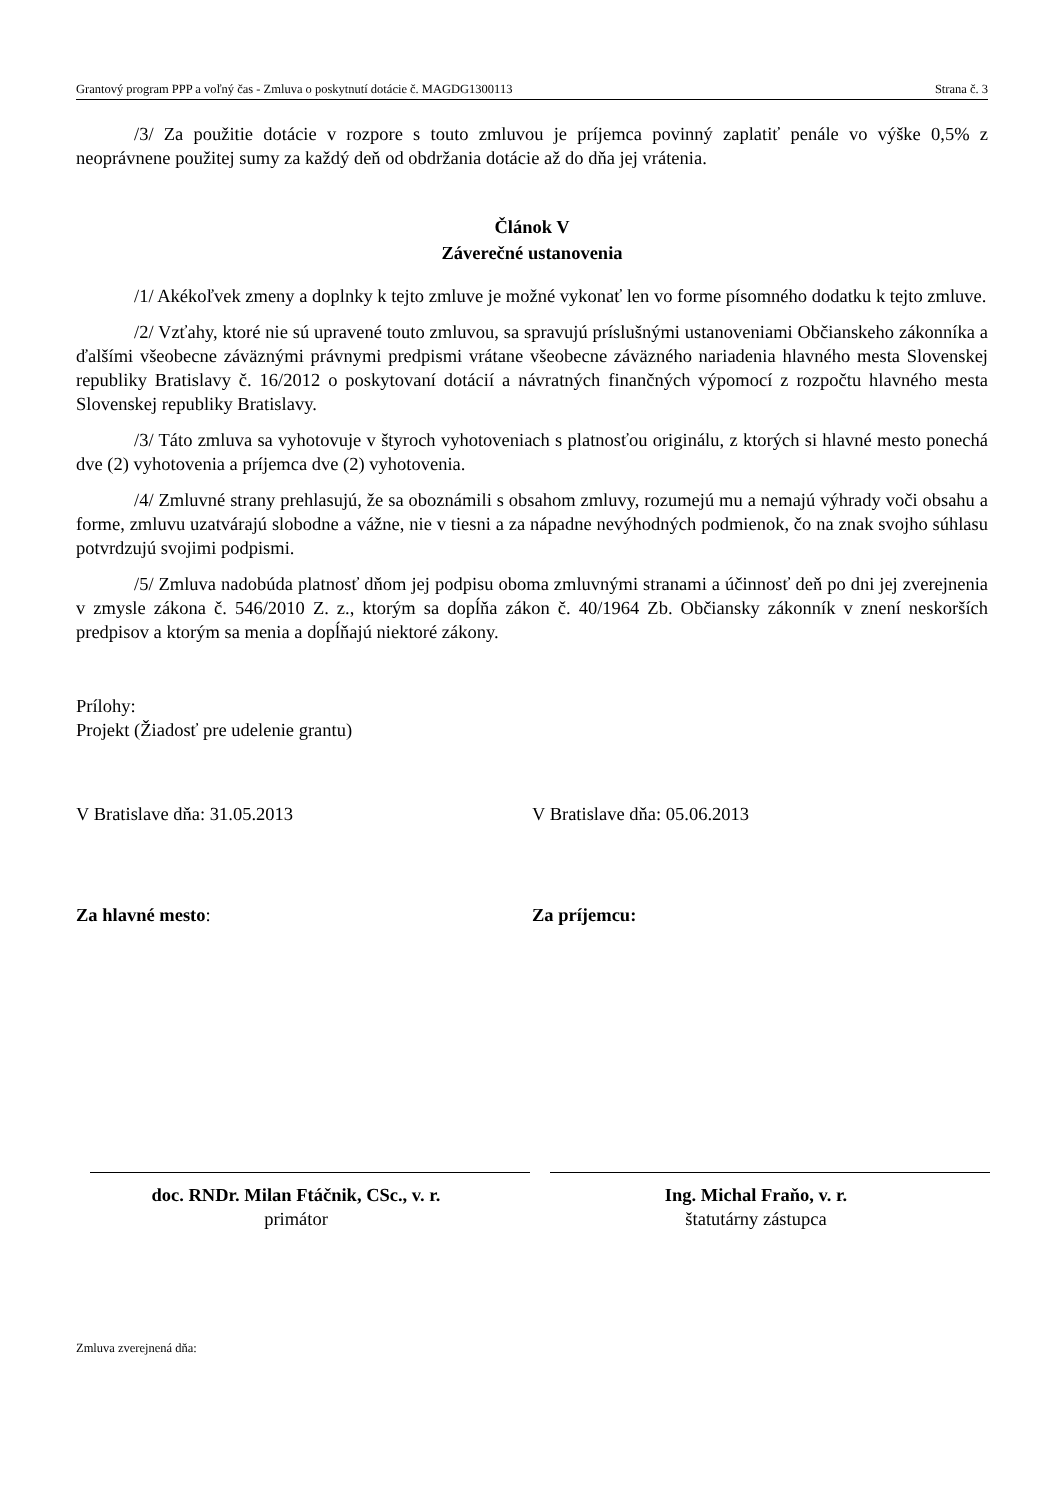Grantový program PPP a voľný čas - Zmluva o poskytnutí dotácie č. MAGDG1300113 Strana č. 3
/3/ Za použitie dotácie v rozpore s touto zmluvou je príjemca povinný zaplatiť penále vo výške 0,5% z neoprávnene použitej sumy za každý deň od obdržania dotácie až do dňa jej vrátenia.
Článok V
Záverečné ustanovenia
/1/ Akékoľvek zmeny a doplnky k tejto zmluve je možné vykonať len vo forme písomného dodatku k tejto zmluve.
/2/ Vzťahy, ktoré nie sú upravené touto zmluvou, sa spravujú príslušnými ustanoveniami Občianskeho zákonníka a ďalšími všeobecne záväznými právnymi predpismi vrátane všeobecne záväzného nariadenia hlavného mesta Slovenskej republiky Bratislavy č. 16/2012 o poskytovaní dotácií a návratných finančných výpomocí z rozpočtu hlavného mesta Slovenskej republiky Bratislavy.
/3/ Táto zmluva sa vyhotovuje v štyroch vyhotoveniach s platnosťou originálu, z ktorých si hlavné mesto ponechá dve (2) vyhotovenia a príjemca dve (2) vyhotovenia.
/4/ Zmluvné strany prehlasujú, že sa oboznámili s obsahom zmluvy, rozumejú mu a nemajú výhrady voči obsahu a forme, zmluvu uzatvárajú slobodne a vážne, nie v tiesni a za nápadne nevýhodných podmienok, čo na znak svojho súhlasu potvrdzujú svojimi podpismi.
/5/ Zmluva nadobúda platnosť dňom jej podpisu oboma zmluvnými stranami a účinnosť deň po dni jej zverejnenia v zmysle zákona č. 546/2010 Z. z., ktorým sa dopĺňa zákon č. 40/1964 Zb. Občiansky zákonník v znení neskorších predpisov a ktorým sa menia a dopĺňajú niektoré zákony.
Prílohy:
Projekt (Žiadosť pre udelenie grantu)
V Bratislave dňa: 31.05.2013 V Bratislave dňa: 05.06.2013
Za hlavné mesto: Za príjemcu:
doc. RNDr. Milan Ftáčnik, CSc., v. r.
primátor
Ing. Michal Fraňo, v. r.
štatutárny zástupca
Zmluva zverejnená dňa: